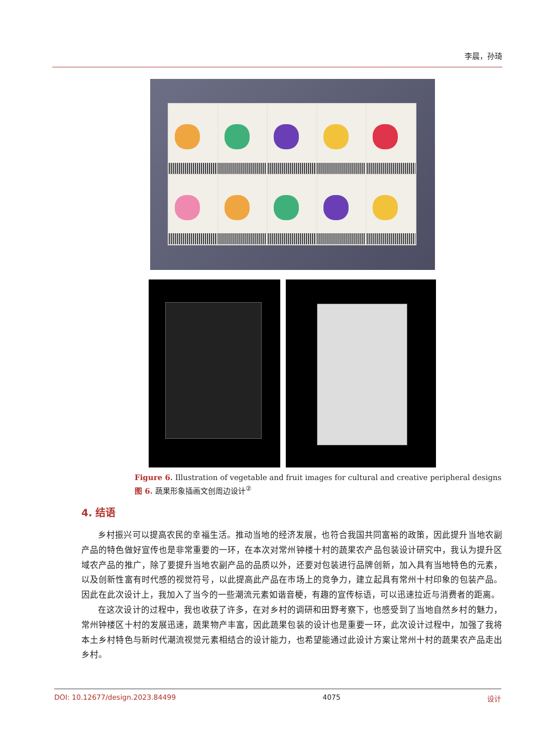李晨，孙琦
Figure 6. Illustration of vegetable and fruit images for cultural and creative peripheral designs
图 6. 蔬果形象插画文创周边设计<sup>②</sup>
4. 结语
乡村振兴可以提高农民的幸福生活。推动当地的经济发展，也符合我国共同富裕的政策，因此提升当地农副产品的特色做好宣传也是非常重要的一环，在本次对常州钟楼十村的蔬果农产品包装设计研究中，我认为提升区域农产品的推广，除了要提升当地农副产品的品质以外，还要对包装进行品牌创新，加入具有当地特色的元素，以及创新性富有时代感的视觉符号，以此提高此产品在市场上的竞争力，建立起具有常州十村印象的包装产品。因此在此次设计上，我加入了当今的一些潮流元素如谐音梗，有趣的宣传标语，可以迅速拉近与消费者的距离。
在这次设计的过程中，我也收获了许多，在对乡村的调研和田野考察下，也感受到了当地自然乡村的魅力，常州钟楼区十村的发展迅速，蔬果物产丰富，因此蔬果包装的设计也是重要一环，此次设计过程中，加强了我将本土乡村特色与新时代潮流视觉元素相结合的设计能力，也希望能通过此设计方案让常州十村的蔬果农产品走出乡村。
DOI: 10.12677/design.2023.84499 4075 设计